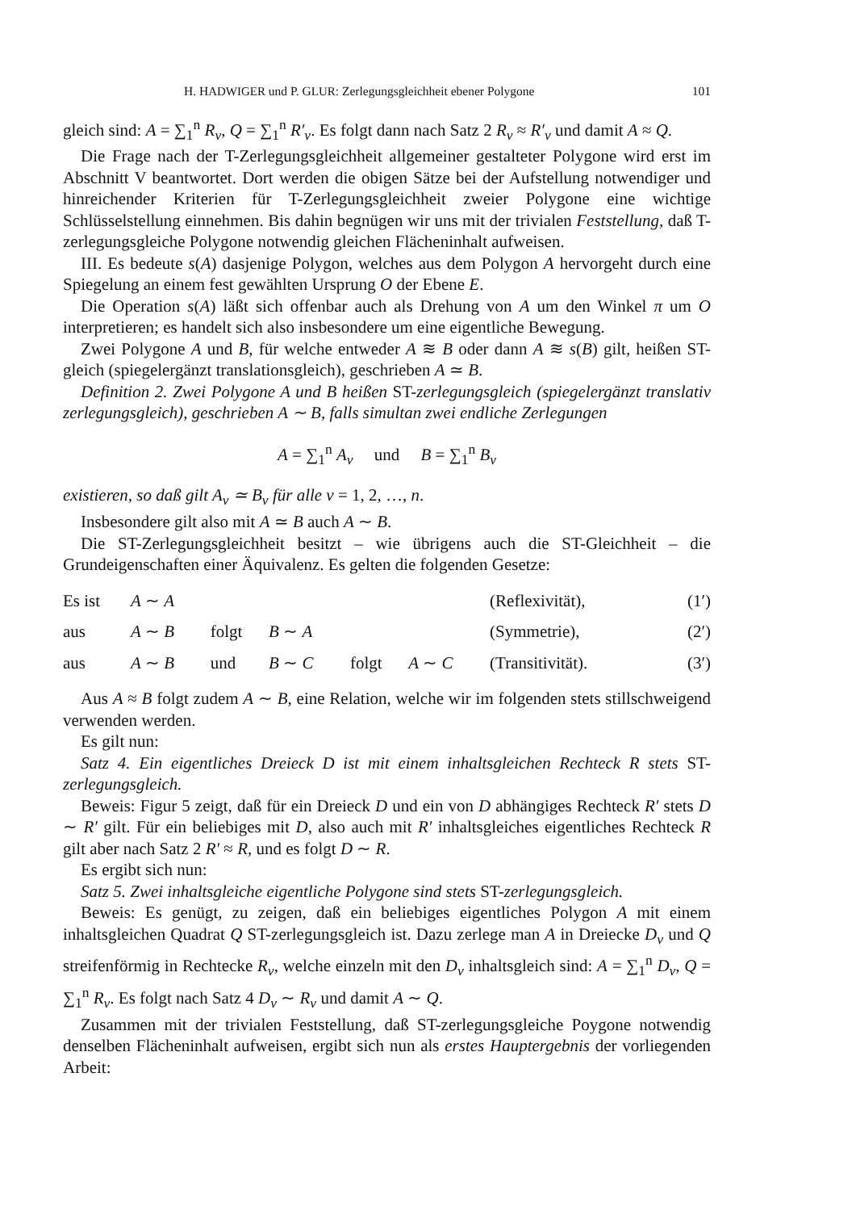H. HADWIGER und P. GLUR: Zerlegungsgleichheit ebener Polygone 101
gleich sind: A = ∑<sub>1</sub><sup>n</sup> R<sub>ν</sub>, Q = ∑<sub>1</sub><sup>n</sup> R′<sub>ν</sub>. Es folgt dann nach Satz 2 R<sub>ν</sub> ≈ R′<sub>ν</sub> und damit A ≈ Q.
Die Frage nach der T-Zerlegungsgleichheit allgemeiner gestalteter Polygone wird erst im Abschnitt V beantwortet. Dort werden die obigen Sätze bei der Aufstellung notwendiger und hinreichender Kriterien für T-Zerlegungsgleichheit zweier Polygone eine wichtige Schlüsselstellung einnehmen. Bis dahin begnügen wir uns mit der trivialen Feststellung, daß T-zerlegungsgleiche Polygone notwendig gleichen Flächeninhalt aufweisen.
III. Es bedeute s(A) dasjenige Polygon, welches aus dem Polygon A hervorgeht durch eine Spiegelung an einem fest gewählten Ursprung O der Ebene E.
Die Operation s(A) läßt sich offenbar auch als Drehung von A um den Winkel π um O interpretieren; es handelt sich also insbesondere um eine eigentliche Bewegung.
Zwei Polygone A und B, für welche entweder A ≋ B oder dann A ≋ s(B) gilt, heißen ST-gleich (spiegelergänzt translationsgleich), geschrieben A ≃ B.
Definition 2. Zwei Polygone A und B heißen ST-zerlegungsgleich (spiegelergänzt translativ zerlegungsgleich), geschrieben A ∼ B, falls simultan zwei endliche Zerlegungen
A = ∑<sub>1</sub><sup>n</sup> A<sub>ν</sub> und B = ∑<sub>1</sub><sup>n</sup> B<sub>ν</sub>
existieren, so daß gilt A<sub>ν</sub> ≃ B<sub>ν</sub> für alle ν = 1, 2, …, n.
Insbesondere gilt also mit A ≃ B auch A ∼ B.
Die ST-Zerlegungsgleichheit besitzt – wie übrigens auch die ST-Gleichheit – die Grundeigenschaften einer Äquivalenz. Es gelten die folgenden Gesetze:
| Es ist | A ∼ A | | | | | (Reflexivität), | (1′) |
| aus | A ∼ B | folgt | B ∼ A | | | (Symmetrie), | (2′) |
| aus | A ∼ B | und | B ∼ C | folgt | A ∼ C | (Transitivität). | (3′) |
Aus A ≈ B folgt zudem A ∼ B, eine Relation, welche wir im folgenden stets stillschweigend verwenden werden.
Es gilt nun:
Satz 4. Ein eigentliches Dreieck D ist mit einem inhaltsgleichen Rechteck R stets ST-zerlegungsgleich.
Beweis: Figur 5 zeigt, daß für ein Dreieck D und ein von D abhängiges Rechteck R′ stets D ∼ R′ gilt. Für ein beliebiges mit D, also auch mit R′ inhaltsgleiches eigentliches Rechteck R gilt aber nach Satz 2 R′ ≈ R, und es folgt D ∼ R.
Es ergibt sich nun:
Satz 5. Zwei inhaltsgleiche eigentliche Polygone sind stets ST-zerlegungsgleich.
Beweis: Es genügt, zu zeigen, daß ein beliebiges eigentliches Polygon A mit einem inhaltsgleichen Quadrat Q ST-zerlegungsgleich ist. Dazu zerlege man A in Dreiecke D<sub>ν</sub> und Q streifenförmig in Rechtecke R<sub>ν</sub>, welche einzeln mit den D<sub>ν</sub> inhaltsgleich sind: A = ∑<sub>1</sub><sup>n</sup> D<sub>ν</sub>, Q = ∑<sub>1</sub><sup>n</sup> R<sub>ν</sub>. Es folgt nach Satz 4 D<sub>ν</sub> ∼ R<sub>ν</sub> und damit A ∼ Q.
Zusammen mit der trivialen Feststellung, daß ST-zerlegungsgleiche Poygone notwendig denselben Flächeninhalt aufweisen, ergibt sich nun als erstes Hauptergebnis der vorliegenden Arbeit: